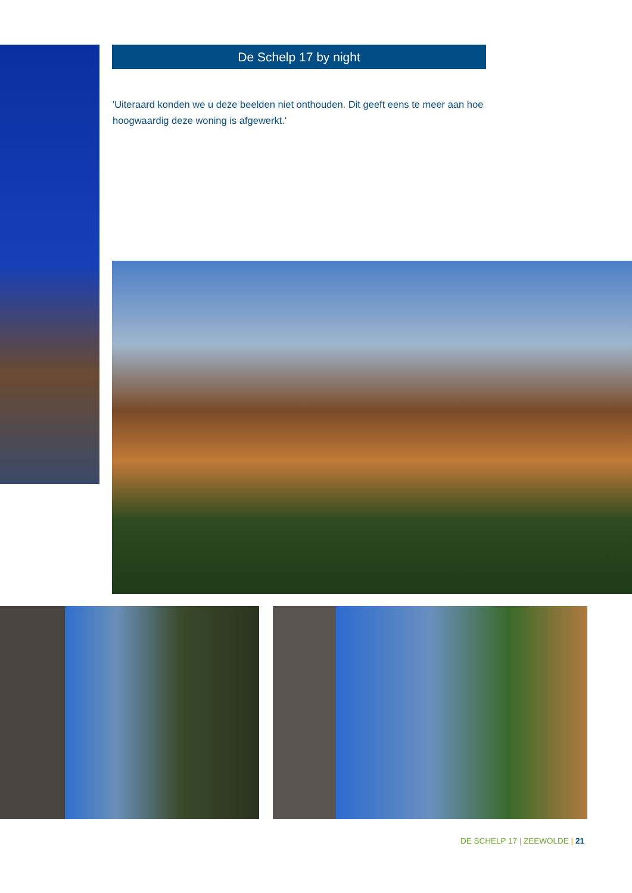De Schelp 17 by night
'Uiteraard konden we u deze beelden niet onthouden. Dit geeft eens te meer aan hoe hoogwaardig deze woning is afgewerkt.'
DE SCHELP 17 | ZEEWOLDE | 21